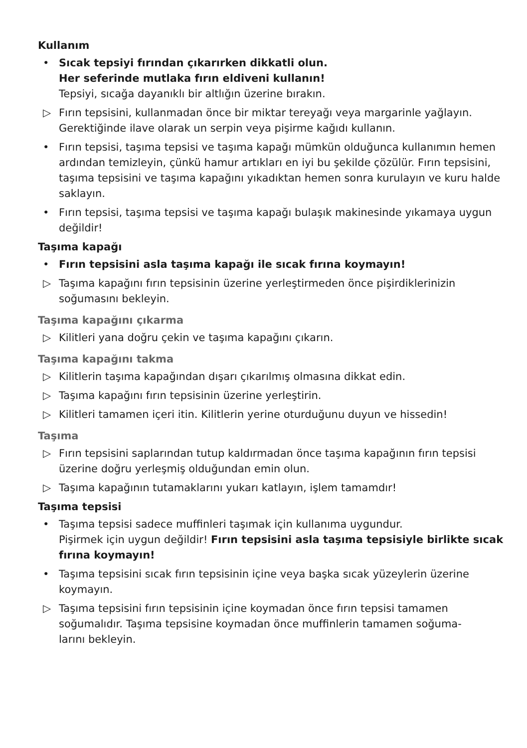Kullanım
• Sıcak tepsiyi fırından çıkarırken dikkatli olun.
Her seferinde mutlaka fırın eldiveni kullanın!
Tepsiyi, sıcağa dayanıklı bir altlığın üzerine bırakın.
▷ Fırın tepsisini, kullanmadan önce bir miktar tereyağı veya margarinle yağlayın. Gerektiğinde ilave olarak un serpin veya pişirme kağıdı kullanın.
• Fırın tepsisi, taşıma tepsisi ve taşıma kapağı mümkün olduğunca kullanımın hemen ardından temizleyin, çünkü hamur artıkları en iyi bu şekilde çözülür. Fırın tepsisini, taşıma tepsisini ve taşıma kapağını yıkadıktan hemen sonra kurulayın ve kuru halde saklayın.
• Fırın tepsisi, taşıma tepsisi ve taşıma kapağı bulaşık makinesinde yıkamaya uygun değildir!
Taşıma kapağı
• Fırın tepsisini asla taşıma kapağı ile sıcak fırına koymayın!
▷ Taşıma kapağını fırın tepsisinin üzerine yerleştirmeden önce pişirdiklerinizin soğumasını bekleyin.
Taşıma kapağını çıkarma
▷ Kilitleri yana doğru çekin ve taşıma kapağını çıkarın.
Taşıma kapağını takma
▷ Kilitlerin taşıma kapağından dışarı çıkarılmış olmasına dikkat edin.
▷ Taşıma kapağını fırın tepsisinin üzerine yerleştirin.
▷ Kilitleri tamamen içeri itin. Kilitlerin yerine oturduğunu duyun ve hissedin!
Taşıma
▷ Fırın tepsisini saplarından tutup kaldırmadan önce taşıma kapağının fırın tepsisi üzerine doğru yerleşmiş olduğundan emin olun.
▷ Taşıma kapağının tutamaklarını yukarı katlayın, işlem tamamdır!
Taşıma tepsisi
• Taşıma tepsisi sadece muffinleri taşımak için kullanıma uygundur.
Pişirmek için uygun değildir! Fırın tepsisini asla taşıma tepsisiyle birlikte sıcak fırına koymayın!
• Taşıma tepsisini sıcak fırın tepsisinin içine veya başka sıcak yüzeylerin üzerine koymayın.
▷ Taşıma tepsisini fırın tepsisinin içine koymadan önce fırın tepsisi tamamen soğumalıdır. Taşıma tepsisine koymadan önce muffinlerin tamamen soğuma-
larını bekleyin.